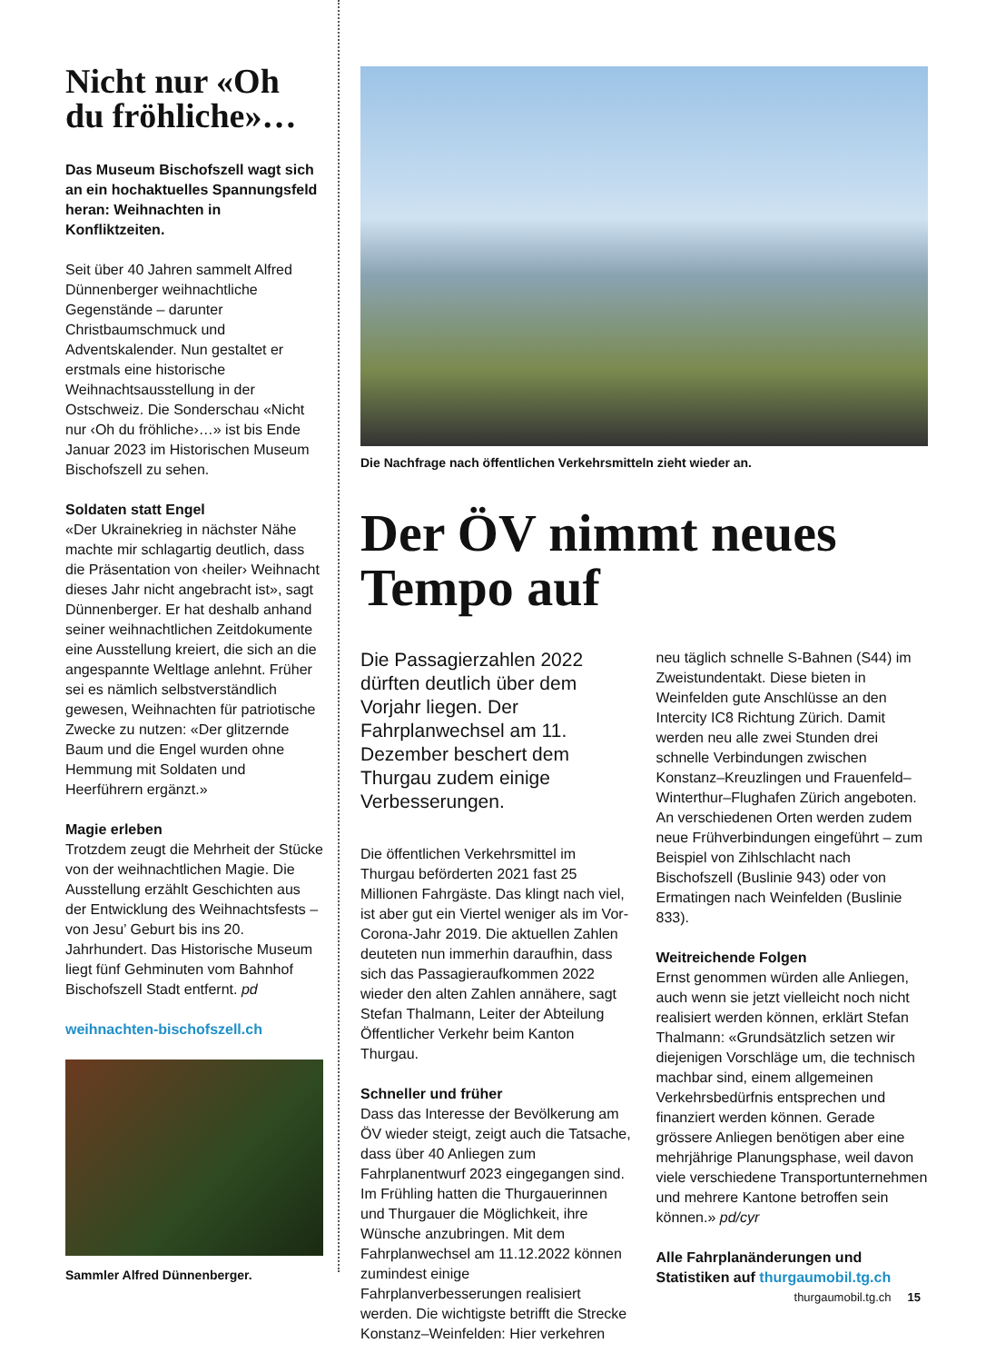Nicht nur «Oh du fröhliche»…
Das Museum Bischofszell wagt sich an ein hochaktuelles Spannungsfeld heran: Weihnachten in Konfliktzeiten.
Seit über 40 Jahren sammelt Alfred Dünnenberger weihnachtliche Gegenstände – darunter Christbaumschmuck und Adventskalender. Nun gestaltet er erstmals eine historische Weihnachtsausstellung in der Ostschweiz. Die Sonderschau «Nicht nur ‹Oh du fröhliche›…» ist bis Ende Januar 2023 im Historischen Museum Bischofszell zu sehen.
Soldaten statt Engel
«Der Ukrainekrieg in nächster Nähe machte mir schlagartig deutlich, dass die Präsentation von ‹heiler› Weihnacht dieses Jahr nicht angebracht ist», sagt Dünnenberger. Er hat deshalb anhand seiner weihnachtlichen Zeitdokumente eine Ausstellung kreiert, die sich an die angespannte Weltlage anlehnt. Früher sei es nämlich selbstverständlich gewesen, Weihnachten für patriotische Zwecke zu nutzen: «Der glitzernde Baum und die Engel wurden ohne Hemmung mit Soldaten und Heerführern ergänzt.»
Magie erleben
Trotzdem zeugt die Mehrheit der Stücke von der weihnachtlichen Magie. Die Ausstellung erzählt Geschichten aus der Entwicklung des Weihnachtsfests – von Jesu’ Geburt bis ins 20. Jahrhundert. Das Historische Museum liegt fünf Gehminuten vom Bahnhof Bischofszell Stadt entfernt. pd
weihnachten-bischofszell.ch
Sammler Alfred Dünnenberger.
Die Nachfrage nach öffentlichen Verkehrsmitteln zieht wieder an.
Der ÖV nimmt neues Tempo auf
Die Passagierzahlen 2022 dürften deutlich über dem Vorjahr liegen. Der Fahrplanwechsel am 11. Dezember beschert dem Thurgau zudem einige Verbesserungen.
Die öffentlichen Verkehrsmittel im Thurgau beförderten 2021 fast 25 Millionen Fahrgäste. Das klingt nach viel, ist aber gut ein Viertel weniger als im Vor-Corona-Jahr 2019. Die aktuellen Zahlen deuteten nun immerhin daraufhin, dass sich das Passagieraufkommen 2022 wieder den alten Zahlen annähere, sagt Stefan Thalmann, Leiter der Abteilung Öffentlicher Verkehr beim Kanton Thurgau.
Schneller und früher
Dass das Interesse der Bevölkerung am ÖV wieder steigt, zeigt auch die Tatsache, dass über 40 Anliegen zum Fahrplanentwurf 2023 eingegangen sind. Im Frühling hatten die Thurgauerinnen und Thurgauer die Möglichkeit, ihre Wünsche anzubringen. Mit dem Fahrplanwechsel am 11.12.2022 können zumindest einige Fahrplanverbesserungen realisiert werden. Die wichtigste betrifft die Strecke Konstanz–Weinfelden: Hier verkehren
neu täglich schnelle S-Bahnen (S44) im Zweistundentakt. Diese bieten in Weinfelden gute Anschlüsse an den Intercity IC8 Richtung Zürich. Damit werden neu alle zwei Stunden drei schnelle Verbindungen zwischen Konstanz–Kreuzlingen und Frauenfeld–Winterthur–Flughafen Zürich angeboten. An verschiedenen Orten werden zudem neue Frühverbindungen eingeführt – zum Beispiel von Zihlschlacht nach Bischofszell (Buslinie 943) oder von Ermatingen nach Weinfelden (Buslinie 833).
Weitreichende Folgen
Ernst genommen würden alle Anliegen, auch wenn sie jetzt vielleicht noch nicht realisiert werden können, erklärt Stefan Thalmann: «Grundsätzlich setzen wir diejenigen Vorschläge um, die technisch machbar sind, einem allgemeinen Verkehrsbedürfnis entsprechen und finanziert werden können. Gerade grössere Anliegen benötigen aber eine mehrjährige Planungsphase, weil davon viele verschiedene Transportunternehmen und mehrere Kantone betroffen sein können.» pd/cyr
Alle Fahrplanänderungen und Statistiken auf thurgaumobil.tg.ch
thurgaumobil.tg.ch 15